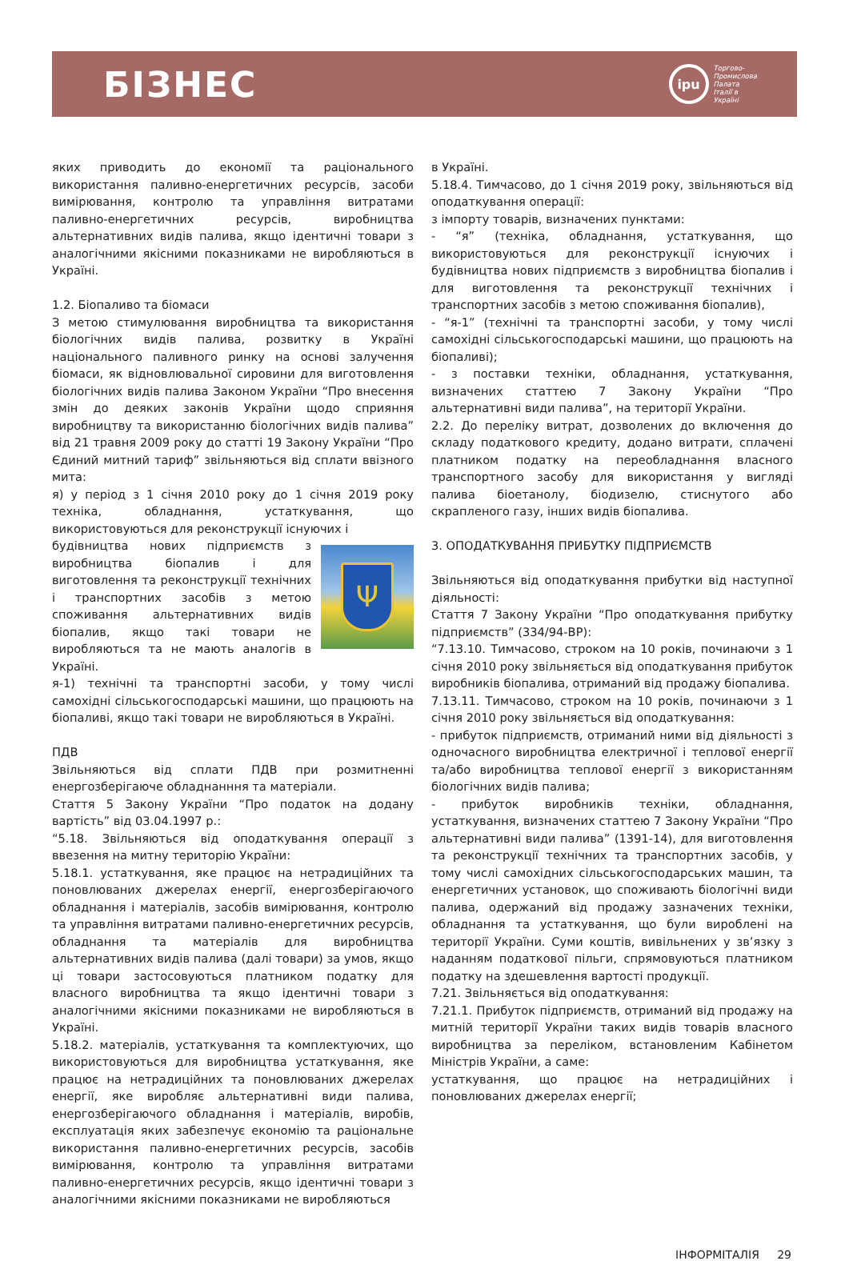БІЗНЕС
ipu
Торгово-
Промислова
Палата
Італії в
Україні
яких приводить до економії та раціонального використання паливно-енергетичних ресурсів, засоби вимірювання, контролю та управління витратами паливно-енергетичних ресурсів, виробництва альтернативних видів палива, якщо ідентичні товари з аналогічними якісними показниками не виробляються в Україні.
1.2. Біопаливо та біомаси
З метою стимулювання виробництва та використання біологічних видів палива, розвитку в Україні національного паливного ринку на основі залучення біомаси, як відновлювальної сировини для виготовлення біологічних видів палива Законом України “Про внесення змін до деяких законів України щодо сприяння виробництву та використанню біологічних видів палива” від 21 травня 2009 року до статті 19 Закону України “Про Єдиний митний тариф” звільняються від сплати ввізного мита:
я) у період з 1 січня 2010 року до 1 січня 2019 року техніка, обладнання, устаткування, що використовуються для реконструкції існуючих і
Ψ
будівництва нових підприємств з виробництва біопалив і для виготовлення та реконструкції технічних і транспортних засобів з метою споживання альтернативних видів біопалив, якщо такі товари не виробляються та не мають аналогів в Україні.
я-1) технічні та транспортні засоби, у тому числі самохідні сільськогосподарські машини, що працюють на біопаливі, якщо такі товари не виробляються в Україні.
ПДВ
Звільняються від сплати ПДВ при розмитненні енергозберігаюче обладнанння та матеріали.
Стаття 5 Закону України “Про податок на додану вартість” від 03.04.1997 р.:
“5.18. Звільняються від оподаткування операції з ввезення на митну територію України:
5.18.1. устаткування, яке працює на нетрадиційних та поновлюваних джерелах енергії, енергозберігаючого обладнання і матеріалів, засобів вимірювання, контролю та управління витратами паливно-енергетичних ресурсів, обладнання та матеріалів для виробництва альтернативних видів палива (далі товари) за умов, якщо ці товари застосовуються платником податку для власного виробництва та якщо ідентичні товари з аналогічними якісними показниками не виробляються в Україні.
5.18.2. матеріалів, устаткування та комплектуючих, що використовуються для виробництва устаткування, яке працює на нетрадиційних та поновлюваних джерелах енергії, яке виробляє альтернативні види палива, енергозберігаючого обладнання і матеріалів, виробів, експлуатація яких забезпечує економію та раціональне використання паливно-енергетичних ресурсів, засобів вимірювання, контролю та управління витратами паливно-енергетичних ресурсів, якщо ідентичні товари з аналогічними якісними показниками не виробляються
в Україні.
5.18.4. Тимчасово, до 1 січня 2019 року, звільняються від оподаткування операції:
з імпорту товарів, визначених пунктами:
- “я” (техніка, обладнання, устаткування, що використовуються для реконструкції існуючих і будівництва нових підприємств з виробництва біопалив і для виготовлення та реконструкції технічних і транспортних засобів з метою споживання біопалив),
- “я-1” (технічні та транспортні засоби, у тому числі самохідні сільськогосподарські машини, що працюють на біопаливі);
- з поставки техніки, обладнання, устаткування, визначених статтею 7 Закону України “Про альтернативні види палива”, на території України.
2.2. До переліку витрат, дозволених до включення до складу податкового кредиту, додано витрати, сплачені платником податку на переобладнання власного транспортного засобу для використання у вигляді палива біоетанолу, біодизелю, стиснутого або скрапленого газу, інших видів біопалива.
3. ОПОДАТКУВАННЯ ПРИБУТКУ ПІДПРИЄМСТВ
Звільняються від оподаткування прибутки від наступної діяльності:
Стаття 7 Закону України “Про оподаткування прибутку підприємств” (334/94-ВР):
“7.13.10. Тимчасово, строком на 10 років, починаючи з 1 січня 2010 року звільняється від оподаткування прибуток виробників біопалива, отриманий від продажу біопалива.
7.13.11. Тимчасово, строком на 10 років, починаючи з 1 січня 2010 року звільняється від оподаткування:
- прибуток підприємств, отриманий ними від діяльності з одночасного виробництва електричної і теплової енергії та/або виробництва теплової енергії з використанням біологічних видів палива;
- прибуток виробників техніки, обладнання, устаткування, визначених статтею 7 Закону України “Про альтернативні види палива” (1391-14), для виготовлення та реконструкції технічних та транспортних засобів, у тому числі самохідних сільськогосподарських машин, та енергетичних установок, що споживають біологічні види палива, одержаний від продажу зазначених техніки, обладнання та устаткування, що були вироблені на території України. Суми коштів, вивільнених у зв’язку з наданням податкової пільги, спрямовуються платником податку на здешевлення вартості продукції.
7.21. Звільняється від оподаткування:
7.21.1. Прибуток підприємств, отриманий від продажу на митній території України таких видів товарів власного виробництва за переліком, встановленим Кабінетом Міністрів України, а саме:
устаткування, що працює на нетрадиційних і поновлюваних джерелах енергії;
ІНФОРМІТАЛІЯ 29